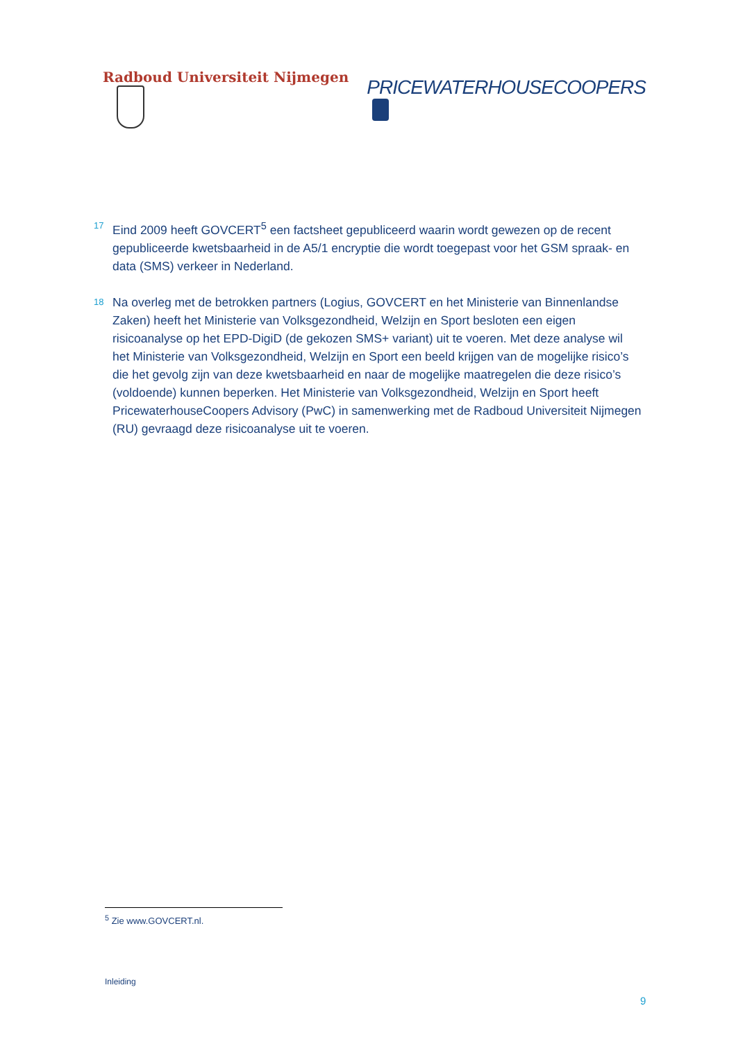Radboud Universiteit Nijmegen
PRICEWATERHOUSECOOPERS
17
Eind 2009 heeft GOVCERT<sup>5</sup> een factsheet gepubliceerd waarin wordt gewezen op de recent gepubliceerde kwetsbaarheid in de A5/1 encryptie die wordt toegepast voor het GSM spraak- en data (SMS) verkeer in Nederland.
18
Na overleg met de betrokken partners (Logius, GOVCERT en het Ministerie van Binnenlandse Zaken) heeft het Ministerie van Volksgezondheid, Welzijn en Sport besloten een eigen risicoanalyse op het EPD-DigiD (de gekozen SMS+ variant) uit te voeren. Met deze analyse wil het Ministerie van Volksgezondheid, Welzijn en Sport een beeld krijgen van de mogelijke risico’s die het gevolg zijn van deze kwetsbaarheid en naar de mogelijke maatregelen die deze risico’s (voldoende) kunnen beperken. Het Ministerie van Volksgezondheid, Welzijn en Sport heeft PricewaterhouseCoopers Advisory (PwC) in samenwerking met de Radboud Universiteit Nijmegen (RU) gevraagd deze risicoanalyse uit te voeren.
<sup>5</sup> Zie www.GOVCERT.nl.
Inleiding
9